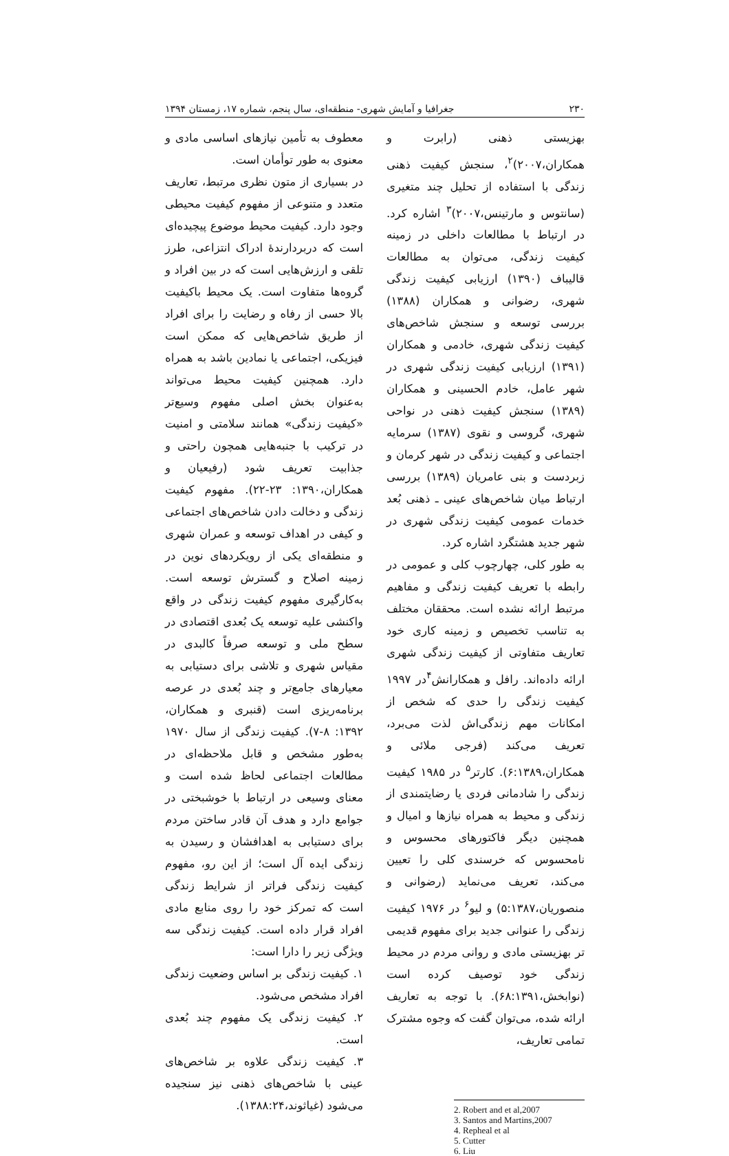۲۳۰ جغرافیا و آمایش شهری- منطقه‌ای، سال پنجم، شماره ۱۷، زمستان ۱۳۹۴
بهزیستی ذهنی (رابرت و همکاران،۲۰۰۷)<sup>۲</sup>، سنجش کیفیت ذهنی زندگی با استفاده از تحلیل چند متغیری (سانتوس و مارتینس،۲۰۰۷)<sup>۳</sup> اشاره کرد. در ارتباط با مطالعات داخلی در زمینه کیفیت زندگی، می‌توان به مطالعات قالیباف (۱۳۹۰) ارزیابی کیفیت زندگی شهری، رضوانی و همکاران (۱۳۸۸) بررسی توسعه و سنجش شاخص‌های کیفیت زندگی شهری، خادمی و همکاران (۱۳۹۱) ارزیابی کیفیت زندگی شهری در شهر عامل، خادم الحسینی و همکاران (۱۳۸۹) سنجش کیفیت ذهنی در نواحی شهری، گروسی و نقوی (۱۳۸۷) سرمایه اجتماعی و کیفیت زندگی در شهر کرمان و زبردست و بنی عامریان (۱۳۸۹) بررسی ارتباط میان شاخص‌های عینی ـ ذهنی بُعد خدمات عمومی کیفیت زندگی شهری در شهر جدید هشتگرد اشاره کرد.
به طور کلی، چهارچوب کلی و عمومی در رابطه با تعریف کیفیت زندگی و مفاهیم مرتبط ارائه نشده است. محققان مختلف به تناسب تخصیص و زمینه کاری خود تعاریف متفاوتی از کیفیت زندگی شهری ارائه داده‌اند. رافل و همکارانش<sup>۴</sup>در ۱۹۹۷ کیفیت زندگی را حدی که شخص از امکانات مهم زندگی‌اش لذت می‌برد، تعریف می‌کند (فرجی ملائی و همکاران،۶:۱۳۸۹). کارتر<sup>۵</sup> در ۱۹۸۵ کیفیت زندگی را شادمانی فردی یا رضایتمندی از زندگی و محیط به همراه نیازها و امیال و همچنین دیگر فاکتورهای محسوس و نامحسوس که خرسندی کلی را تعیین می‌کند، تعریف می‌نماید (رضوانی و منصوریان،۵:۱۳۸۷) و لیو<sup>۶</sup> در ۱۹۷۶ کیفیت زندگی را عنوانی جدید برای مفهوم قدیمی تر بهزیستی مادی و روانی مردم در محیط زندگی خود توصیف کرده است (نوابخش،۶۸:۱۳۹۱). با توجه به تعاریف ارائه شده، می‌توان گفت که وجوه مشترک تمامی تعاریف،
2. Robert and et al,2007
3. Santos and Martins,2007
4. Repheal et al
5. Cutter
6. Liu
معطوف به تأمین نیازهای اساسی مادی و معنوی به طور توأمان است.
در بسیاری از متون نظری مرتبط، تعاریف متعدد و متنوعی از مفهوم کیفیت محیطی وجود دارد. کیفیت محیط موضوع پیچیده‌ای است که دربردارندهٔ ادراک انتزاعی، طرز تلقی و ارزش‌هایی است که در بین افراد و گروه‌ها متفاوت است. یک محیط باکیفیت بالا حسی از رفاه و رضایت را برای افراد از طریق شاخص‌هایی که ممکن است فیزیکی، اجتماعی یا نمادین باشد به همراه دارد. همچنین کیفیت محیط می‌تواند به‌عنوان بخش اصلی مفهوم وسیع‌تر «کیفیت زندگی» همانند سلامتی و امنیت در ترکیب با جنبه‌هایی همچون راحتی و جذابیت تعریف شود (رفیعیان و همکاران،۱۳۹۰: ۲۳-۲۲). مفهوم کیفیت زندگی و دخالت دادن شاخص‌های اجتماعی و کیفی در اهداف توسعه و عمران شهری و منطقه‌ای یکی از رویکردهای نوین در زمینه اصلاح و گسترش توسعه است. به‌کارگیری مفهوم کیفیت زندگی در واقع واکنشی علیه توسعه یک بُعدی اقتصادی در سطح ملی و توسعه صرفاً کالبدی در مقیاس شهری و تلاشی برای دستیابی به معیارهای جامع‌تر و چند بُعدی در عرصه برنامه‌ریزی است (قنبری و همکاران، ۱۳۹۲: ۸-۷). کیفیت زندگی از سال ۱۹۷۰ به‌طور مشخص و قابل ملاحظه‌ای در مطالعات اجتماعی لحاظ شده است و معنای وسیعی در ارتباط با خوشبختی در جوامع دارد و هدف آن قادر ساختن مردم برای دستیابی به اهدافشان و رسیدن به زندگی ایده آل است؛ از این رو، مفهوم کیفیت زندگی فراتر از شرایط زندگی است که تمرکز خود را روی منابع مادی افراد قرار داده است. کیفیت زندگی سه ویژگی زیر را دارا است:
۱. کیفیت زندگی بر اساس وضعیت زندگی افراد مشخص می‌شود.
۲. کیفیت زندگی یک مفهوم چند بُعدی است.
۳. کیفیت زندگی علاوه بر شاخص‌های عینی با شاخص‌های ذهنی نیز سنجیده می‌شود (غیاثوند،۱۳۸۸:۲۴).